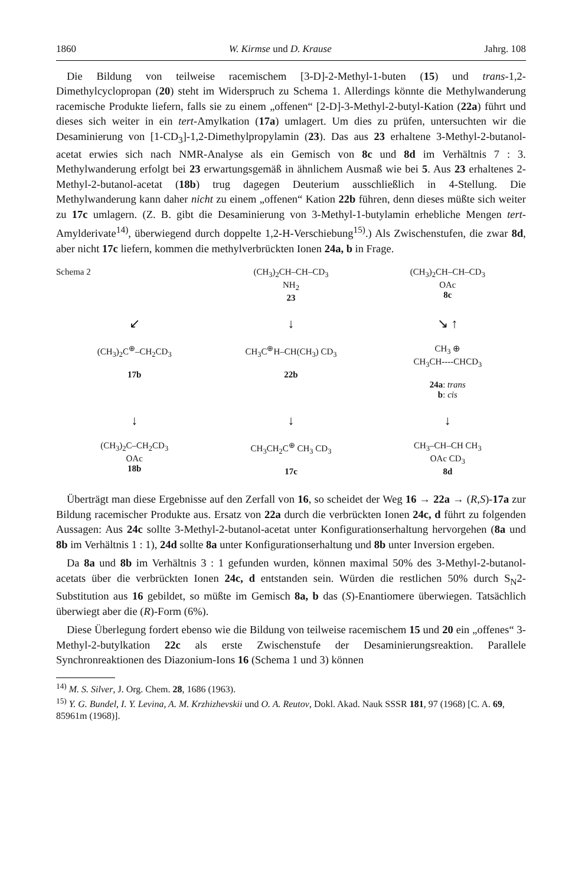1860 W. Kirmse und D. Krause Jahrg. 108
Die Bildung von teilweise racemischem [3-D]-2-Methyl-1-buten (15) und trans-1,2-Dimethylcyclopropan (20) steht im Widerspruch zu Schema 1. Allerdings könnte die Methylwanderung racemische Produkte liefern, falls sie zu einem „offenen“ [2-D]-3-Methyl-2-butyl-Kation (22a) führt und dieses sich weiter in ein tert-Amylkation (17a) umlagert. Um dies zu prüfen, untersuchten wir die Desaminierung von [1-CD<sub>3</sub>]-1,2-Dimethylpropylamin (23). Das aus 23 erhaltene 3-Methyl-2-butanol-acetat erwies sich nach NMR-Analyse als ein Gemisch von 8c und 8d im Verhältnis 7 : 3. Methylwanderung erfolgt bei 23 erwartungsgemäß in ähnlichem Ausmaß wie bei 5. Aus 23 erhaltenes 2-Methyl-2-butanol-acetat (18b) trug dagegen Deuterium ausschließlich in 4-Stellung. Die Methylwanderung kann daher nicht zu einem „offenen“ Kation 22b führen, denn dieses müßte sich weiter zu 17c umlagern. (Z. B. gibt die Desaminierung von 3-Methyl-1-butylamin erhebliche Mengen tert-Amylderivate<sup>14)</sup>, überwiegend durch doppelte 1,2-H-Verschiebung<sup>15)</sup>.) Als Zwischenstufen, die zwar 8d, aber nicht 17c liefern, kommen die methylverbrückten Ionen 24a, b in Frage.
Schema 2
(CH<sub>3</sub>)<sub>2</sub>CH–CH–CD<sub>3</sub>
NH<sub>2</sub>
23
(CH<sub>3</sub>)<sub>2</sub>CH–CH–CD<sub>3</sub>
OAc
8c
↙
↓
↘ ↑
(CH<sub>3</sub>)<sub>2</sub>C<sup>⊕</sup>–CH<sub>2</sub>CD<sub>3</sub>
17b
CH<sub>3</sub>C<sup>⊕</sup>H–CH(CH<sub>3</sub>) CD<sub>3</sub>
22b
CH<sub>3</sub> ⊕
CH<sub>3</sub>CH----CHCD<sub>3</sub>
24a: trans
b: cis
↓
↓
↓
(CH<sub>3</sub>)<sub>2</sub>C–CH<sub>2</sub>CD<sub>3</sub>
OAc
18b
CH<sub>3</sub>CH<sub>2</sub>C<sup>⊕</sup> CH<sub>3</sub> CD<sub>3</sub>
17c
CH<sub>3</sub>–CH–CH CH<sub>3</sub>
OAc CD<sub>3</sub>
8d
Überträgt man diese Ergebnisse auf den Zerfall von 16, so scheidet der Weg 16 → 22a → (R,S)-17a zur Bildung racemischer Produkte aus. Ersatz von 22a durch die verbrückten Ionen 24c, d führt zu folgenden Aussagen: Aus 24c sollte 3-Methyl-2-butanol-acetat unter Konfigurationserhaltung hervorgehen (8a und 8b im Verhältnis 1 : 1), 24d sollte 8a unter Konfigurationserhaltung und 8b unter Inversion ergeben.
Da 8a und 8b im Verhältnis 3 : 1 gefunden wurden, können maximal 50% des 3-Methyl-2-butanol-acetats über die verbrückten Ionen 24c, d entstanden sein. Würden die restlichen 50% durch S<sub>N</sub>2-Substitution aus 16 gebildet, so müßte im Gemisch 8a, b das (S)-Enantiomere überwiegen. Tatsächlich überwiegt aber die (R)-Form (6%).
Diese Überlegung fordert ebenso wie die Bildung von teilweise racemischem 15 und 20 ein „offenes“ 3-Methyl-2-butylkation 22c als erste Zwischenstufe der Desaminierungsreaktion. Parallele Synchronreaktionen des Diazonium-Ions 16 (Schema 1 und 3) können
<sup>14)</sup> M. S. Silver, J. Org. Chem. 28, 1686 (1963).
<sup>15)</sup> Y. G. Bundel, I. Y. Levina, A. M. Krzhizhevskii und O. A. Reutov, Dokl. Akad. Nauk SSSR 181, 97 (1968) [C. A. 69, 85961m (1968)].